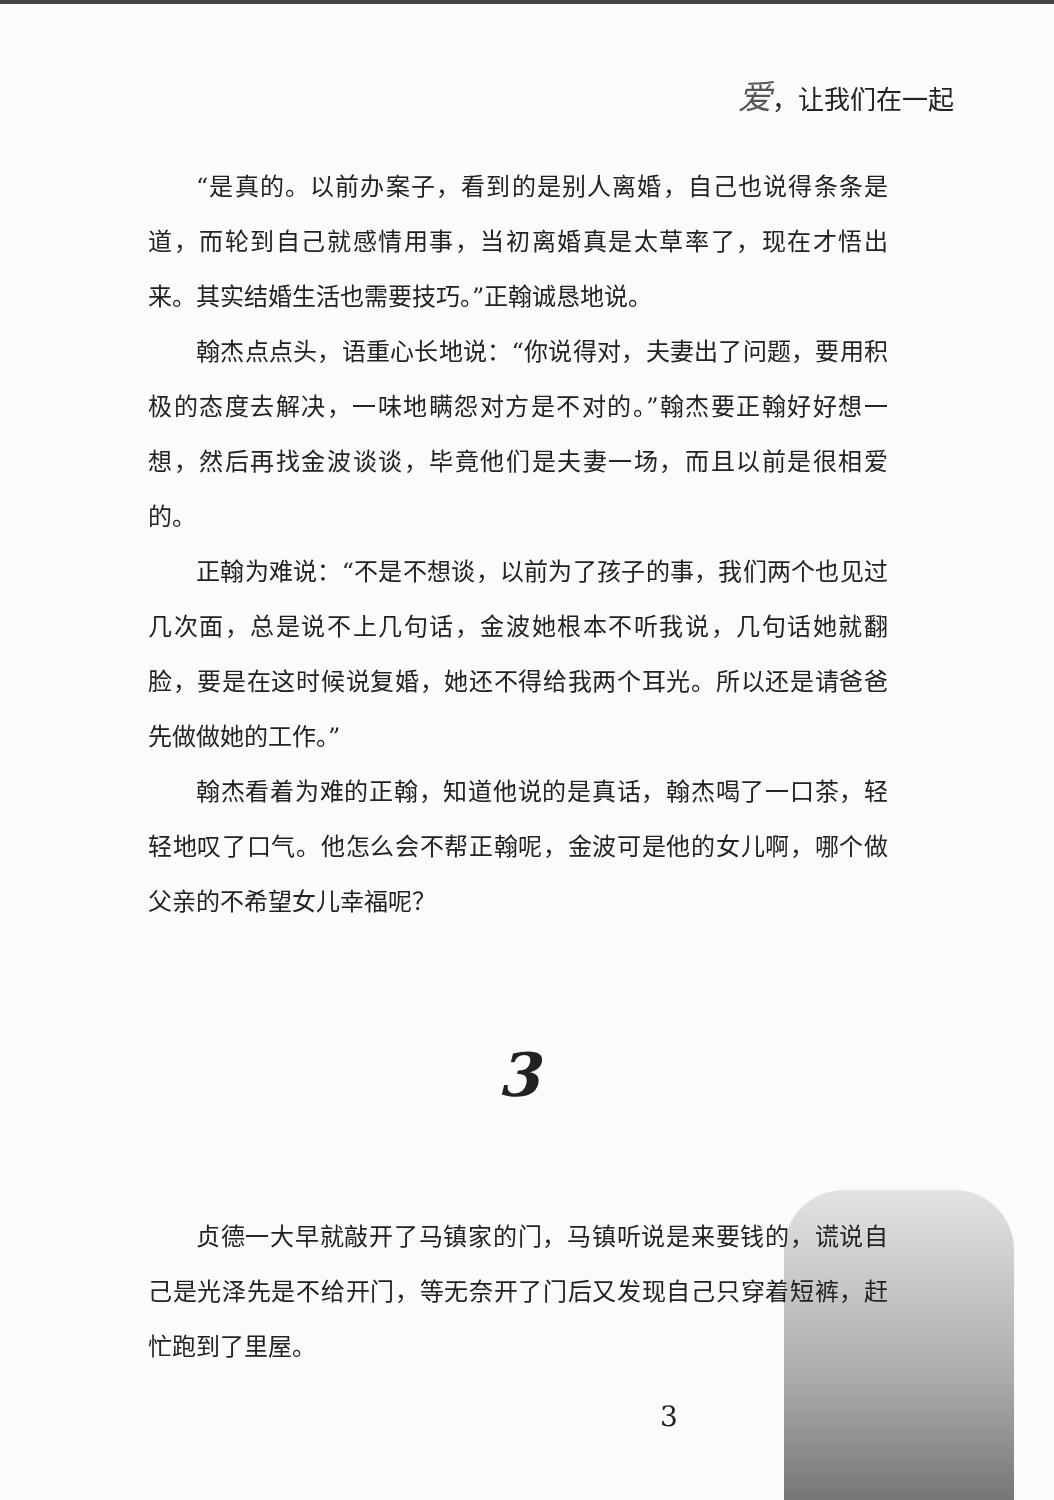爱，让我们在一起
“是真的。以前办案子，看到的是别人离婚，自己也说得条条是道，而轮到自己就感情用事，当初离婚真是太草率了，现在才悟出来。其实结婚生活也需要技巧。”正翰诚恳地说。
翰杰点点头，语重心长地说：“你说得对，夫妻出了问题，要用积极的态度去解决，一味地瞒怨对方是不对的。”翰杰要正翰好好想一想，然后再找金波谈谈，毕竟他们是夫妻一场，而且以前是很相爱的。
正翰为难说：“不是不想谈，以前为了孩子的事，我们两个也见过几次面，总是说不上几句话，金波她根本不听我说，几句话她就翻脸，要是在这时候说复婚，她还不得给我两个耳光。所以还是请爸爸先做做她的工作。”
翰杰看着为难的正翰，知道他说的是真话，翰杰喝了一口茶，轻轻地叹了口气。他怎么会不帮正翰呢，金波可是他的女儿啊，哪个做父亲的不希望女儿幸福呢？
3
贞德一大早就敲开了马镇家的门，马镇听说是来要钱的，谎说自己是光泽先是不给开门，等无奈开了门后又发现自己只穿着短裤，赶忙跑到了里屋。
3